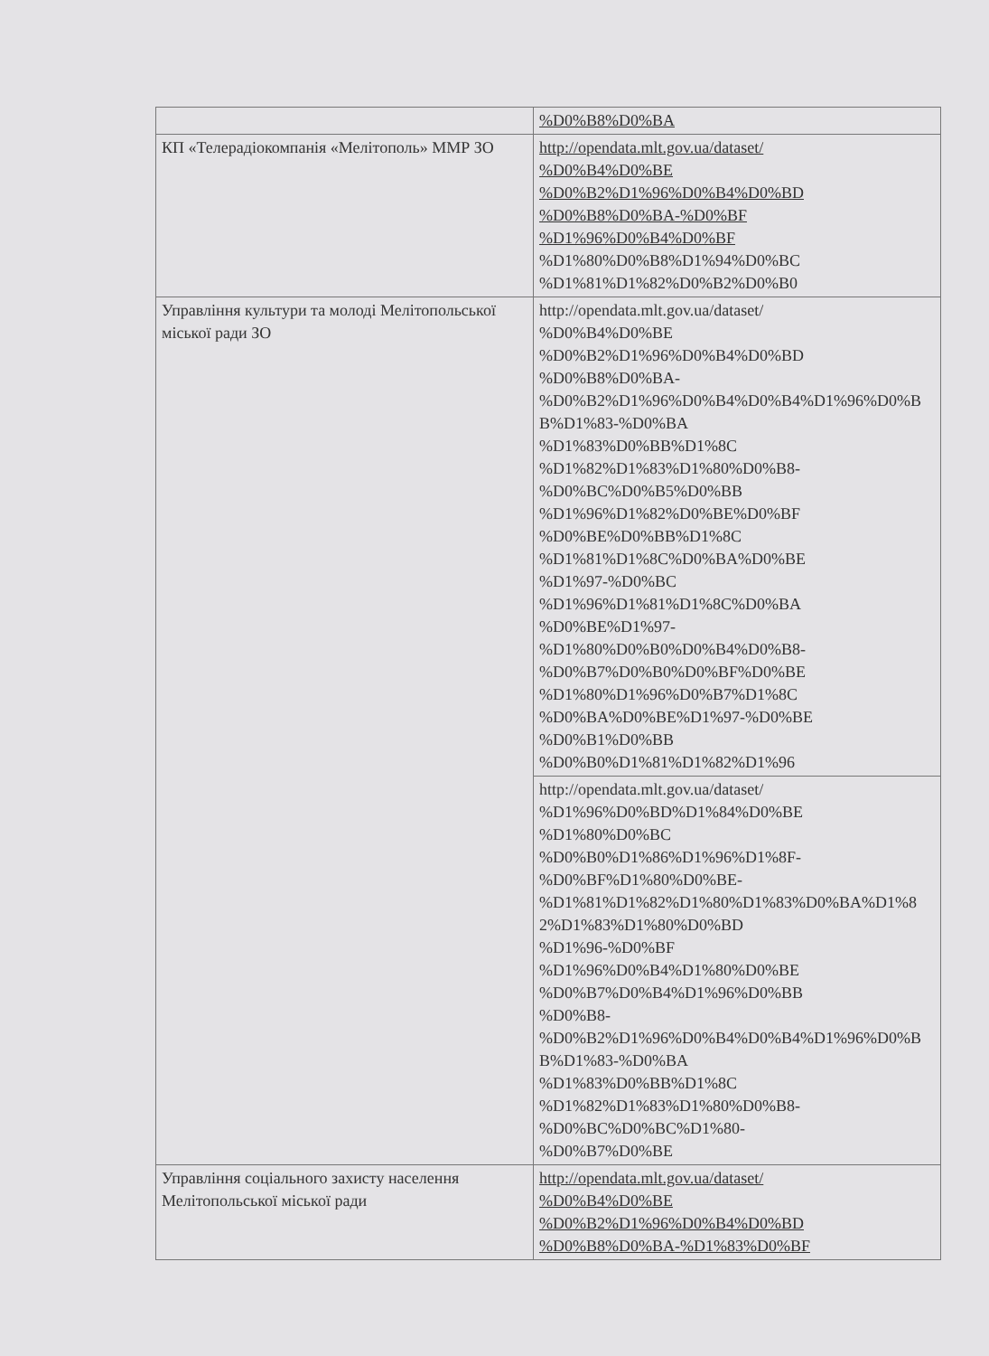| | %D0%B8%D0%BA |
| КП «Телерадіокомпанія «Мелітополь» ММР ЗО | http://opendata.mlt.gov.ua/dataset/ %D0%B4%D0%BE %D0%B2%D1%96%D0%B4%D0%BD %D0%B8%D0%BA-%D0%BF %D1%96%D0%B4%D0%BF %D1%80%D0%B8%D1%94%D0%BC %D1%81%D1%82%D0%B2%D0%B0 |
| Управління культури та молоді Мелітопольської міської ради ЗО | http://opendata.mlt.gov.ua/dataset/ %D0%B4%D0%BE %D0%B2%D1%96%D0%B4%D0%BD %D0%B8%D0%BA- %D0%B2%D1%96%D0%B4%D0%B4%D1%96%D0%BB%D1%83-%D0%BA %D1%83%D0%BB%D1%8C %D1%82%D1%83%D1%80%D0%B8- %D0%BC%D0%B5%D0%BB %D1%96%D1%82%D0%BE%D0%BF %D0%BE%D0%BB%D1%8C %D1%81%D1%8C%D0%BA%D0%BE %D1%97-%D0%BC %D1%96%D1%81%D1%8C%D0%BA %D0%BE%D1%97- %D1%80%D0%B0%D0%B4%D0%B8- %D0%B7%D0%B0%D0%BF%D0%BE %D1%80%D1%96%D0%B7%D1%8C %D0%BA%D0%BE%D1%97-%D0%BE %D0%B1%D0%BB %D0%B0%D1%81%D1%82%D1%96 |
| | http://opendata.mlt.gov.ua/dataset/ %D1%96%D0%BD%D1%84%D0%BE %D1%80%D0%BC %D0%B0%D1%86%D1%96%D1%8F- %D0%BF%D1%80%D0%BE- %D1%81%D1%82%D1%80%D1%83%D0%BA%D1%82%D1%83%D1%80%D0%BD %D1%96-%D0%BF %D1%96%D0%B4%D1%80%D0%BE %D0%B7%D0%B4%D1%96%D0%BB %D0%B8- %D0%B2%D1%96%D0%B4%D0%B4%D1%96%D0%BB%D1%83-%D0%BA %D1%83%D0%BB%D1%8C %D1%82%D1%83%D1%80%D0%B8- %D0%BC%D0%BC%D1%80- %D0%B7%D0%BE |
| Управління соціального захисту населення Мелітопольської міської ради | http://opendata.mlt.gov.ua/dataset/ %D0%B4%D0%BE %D0%B2%D1%96%D0%B4%D0%BD %D0%B8%D0%BA-%D1%83%D0%BF |